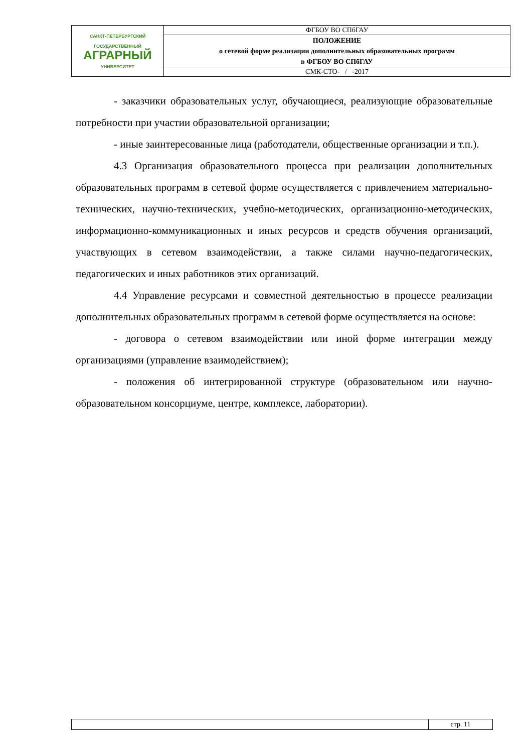| САНКТ-ПЕТЕРБУРГСКИЙ ГОСУДАРСТВЕННЫЙ АГРАРНЫЙ УНИВЕРСИТЕТ | ФГБОУ ВО СПбГАУ |
| | ПОЛОЖЕНИЕ о сетевой форме реализации дополнительных образовательных программ в ФГБОУ ВО СПбГАУ |
| | СМК-СТО- / -2017 |
- заказчики образовательных услуг, обучающиеся, реализующие образовательные потребности при участии образовательной организации;
- иные заинтересованные лица (работодатели, общественные организации и т.п.).
4.3 Организация образовательного процесса при реализации дополнительных образовательных программ в сетевой форме осуществляется с привлечением материально-технических, научно-технических, учебно-методических, организационно-методических, информационно-коммуникационных и иных ресурсов и средств обучения организаций, участвующих в сетевом взаимодействии, а также силами научно-педагогических, педагогических и иных работников этих организаций.
4.4 Управление ресурсами и совместной деятельностью в процессе реализации дополнительных образовательных программ в сетевой форме осуществляется на основе:
- договора о сетевом взаимодействии или иной форме интеграции между организациями (управление взаимодействием);
- положения об интегрированной структуре (образовательном или научно-образовательном консорциуме, центре, комплексе, лаборатории).
| | стр. 11 |